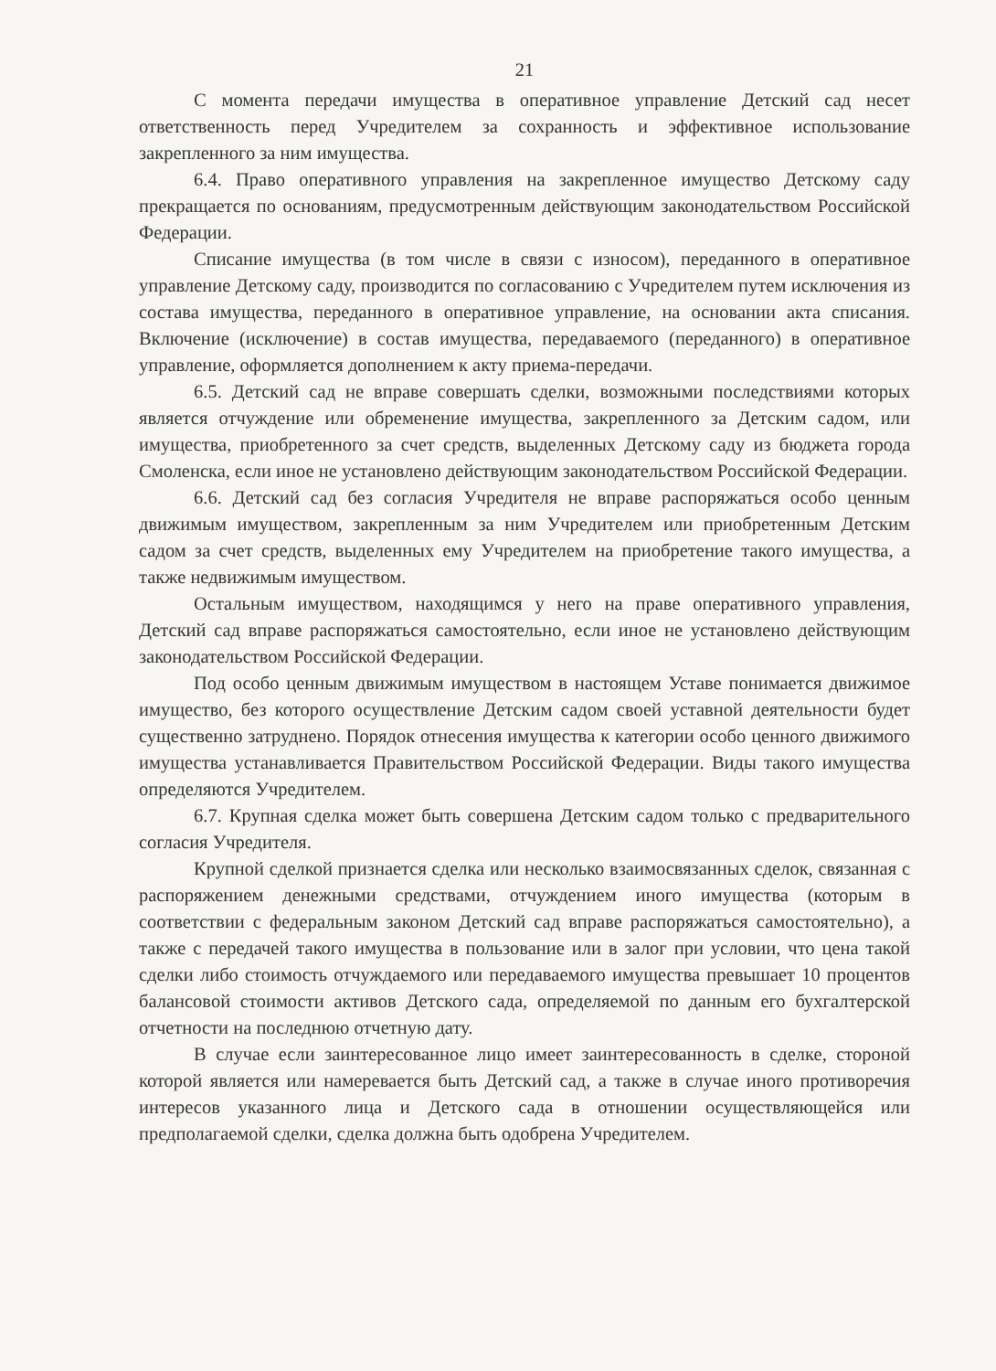21
С момента передачи имущества в оперативное управление Детский сад несет ответственность перед Учредителем за сохранность и эффективное использование закрепленного за ним имущества.
6.4. Право оперативного управления на закрепленное имущество Детскому саду прекращается по основаниям, предусмотренным действующим законодательством Российской Федерации.
Списание имущества (в том числе в связи с износом), переданного в оперативное управление Детскому саду, производится по согласованию с Учредителем путем исключения из состава имущества, переданного в оперативное управление, на основании акта списания. Включение (исключение) в состав имущества, передаваемого (переданного) в оперативное управление, оформляется дополнением к акту приема-передачи.
6.5. Детский сад не вправе совершать сделки, возможными последствиями которых является отчуждение или обременение имущества, закрепленного за Детским садом, или имущества, приобретенного за счет средств, выделенных Детскому саду из бюджета города Смоленска, если иное не установлено действующим законодательством Российской Федерации.
6.6. Детский сад без согласия Учредителя не вправе распоряжаться особо ценным движимым имуществом, закрепленным за ним Учредителем или приобретенным Детским садом за счет средств, выделенных ему Учредителем на приобретение такого имущества, а также недвижимым имуществом.
Остальным имуществом, находящимся у него на праве оперативного управления, Детский сад вправе распоряжаться самостоятельно, если иное не установлено действующим законодательством Российской Федерации.
Под особо ценным движимым имуществом в настоящем Уставе понимается движимое имущество, без которого осуществление Детским садом своей уставной деятельности будет существенно затруднено. Порядок отнесения имущества к категории особо ценного движимого имущества устанавливается Правительством Российской Федерации. Виды такого имущества определяются Учредителем.
6.7. Крупная сделка может быть совершена Детским садом только с предварительного согласия Учредителя.
Крупной сделкой признается сделка или несколько взаимосвязанных сделок, связанная с распоряжением денежными средствами, отчуждением иного имущества (которым в соответствии с федеральным законом Детский сад вправе распоряжаться самостоятельно), а также с передачей такого имущества в пользование или в залог при условии, что цена такой сделки либо стоимость отчуждаемого или передаваемого имущества превышает 10 процентов балансовой стоимости активов Детского сада, определяемой по данным его бухгалтерской отчетности на последнюю отчетную дату.
В случае если заинтересованное лицо имеет заинтересованность в сделке, стороной которой является или намеревается быть Детский сад, а также в случае иного противоречия интересов указанного лица и Детского сада в отношении осуществляющейся или предполагаемой сделки, сделка должна быть одобрена Учредителем.